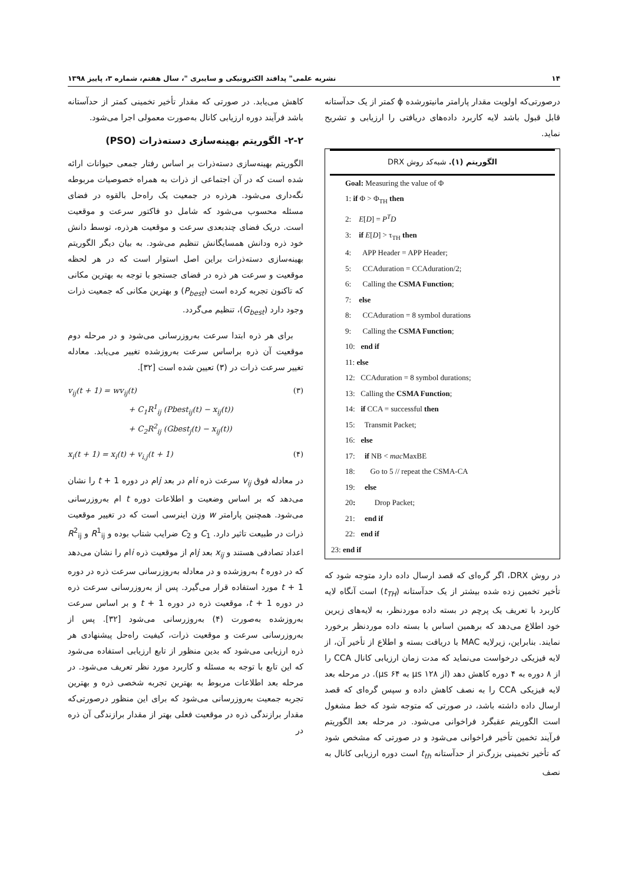۱۴ نشریه علمی" پدافند الکترونیکی و سایبری "، سال هفتم، شماره ۳، پاییز ۱۳۹۸
درصورتی‌که اولویت مقدار پارامتر مانیتورشده ϕ کمتر از یک حدآستانه قابل قبول باشد لایه کاربرد داده‌های دریافتی را ارزیابی و تشریح نماید.
الگوریتم (۱). شبه‌کد روش DRX
Goal: Measuring the value of Φ
1: if Φ > Φ<sub>TH</sub> then
2: E[D] = P<sup>T</sup>D
3: if E[D] > τ<sub>TH</sub> then
4: APP Header = APP Header;
5: CCAduration = CCAduration/2;
6: Calling the CSMA Function;
7: else
8: CCAduration = 8 symbol durations
9: Calling the CSMA Function;
10: end if
11: else
12: CCAduration = 8 symbol durations;
13: Calling the CSMA Function;
14: if CCA = successful then
15: Transmit Packet;
16: else
17: if NB < mac MaxBE
18: Go to 5 // repeat the CSMA-CA
19: else
20: Drop Packet;
21: end if
22: end if
23: end if
در روش DRX، اگر گره‌ای که قصد ارسال داده دارد متوجه شود که تأخیر تخمین زده شده بیشتر از یک حدآستانه (t<sub>TH</sub>) است آنگاه لایه کاربرد با تعریف یک پرچم در بسته داده موردنظر، به لایه‌های زیرین خود اطلاع می‌دهد که برهمین اساس با بسته داده موردنظر برخورد نمایند. بنابراین، زیرلایه MAC با دریافت بسته و اطلاع از تأخیر آن، از لایه فیزیکی درخواست می‌نماید که مدت زمان ارزیابی کانال CCA را از ۸ دوره به ۴ دوره کاهش دهد (از ۱۲۸ µs به ۶۴ µs). در مرحله بعد لایه فیزیکی CCA را به نصف کاهش داده و سپس گره‌ای که قصد ارسال داده داشته باشد، در صورتی که متوجه شود که خط مشغول است الگوریتم عقبگرد فراخوانی می‌شود. در مرحله بعد الگوریتم فرآیند تخمین تأخیر فراخوانی می‌شود و در صورتی که مشخص شود که تأخیر تخمینی بزرگ‌تر از حدآستانه t<sub>th</sub> است دوره ارزیابی کانال به نصف
کاهش می‌یابد. در صورتی که مقدار تأخیر تخمینی کمتر از حدآستانه باشد فرآیند دوره ارزیابی کانال به‌صورت معمولی اجرا می‌شود.
۲-۲- الگوریتم بهینه‌سازی دسته‌ذرات (PSO)
الگوریتم بهینه‌سازی دسته‌ذرات بر اساس رفتار جمعی حیوانات ارائه شده است که در آن اجتماعی از ذرات به همراه خصوصیات مربوطه نگه‌داری می‌شود. هرذره در جمعیت یک راه‌حل بالقوه در فضای مسئله محسوب می‌شود که شامل دو فاکتور سرعت و موقعیت است. دریک فضای چندبعدی سرعت و موقعیت هرذره، توسط دانش خود ذره ودانش همسایگانش تنظیم می‌شود. به بیان دیگر الگوریتم بهینه‌سازی دسته‌ذرات براین اصل استوار است که در هر لحظه موقعیت و سرعت هر ذره در فضای جستجو با توجه به بهترین مکانی که تاکنون تجربه کرده است (P<sub>best</sub>) و بهترین مکانی که جمعیت ذرات وجود دارد (G<sub>best</sub>)، تنظیم می‌گردد.
برای هر ذره ابتدا سرعت به‌روزرسانی می‌شود و در مرحله دوم موقعیت آن ذره براساس سرعت به‌روزشده تغییر می‌یابد. معادله تغییر سرعت ذرات در (۳) تعیین شده است [۳۲].
v<sub>ij</sub>(t + 1) = wv<sub>ij</sub>(t)
+ C<sub>1</sub>R<sup>1</sup><sub>ij</sub> (Pbest<sub>ij</sub>(t) − x<sub>ij</sub>(t))
+ C<sub>2</sub>R<sup>2</sup><sub>ij</sub> (Gbest<sub>j</sub>(t) − x<sub>ij</sub>(t)) (۳)
x<sub>i</sub>(t + 1) = x<sub>i</sub>(t) + v<sub>i,j</sub>(t + 1) (۴)
در معادله فوق v<sub>ij</sub> سرعت ذره iام در بعد jام در دوره t + 1 را نشان می‌دهد که بر اساس وضعیت و اطلاعات دوره t ام به‌روزرسانی می‌شود. همچنین پارامتر w وزن اینرسی است که در تغییر موقعیت ذرات در طبیعت تاثیر دارد. C<sub>1</sub> و C<sub>2</sub> ضرایب شتاب بوده و R<sup>1</sup><sub>ij</sub> و R<sup>2</sup><sub>ij</sub> اعداد تصادفی هستند و x<sub>ij</sub> بعد jام از موقعیت ذره iام را نشان می‌دهد که در دوره t به‌روزشده و در معادله به‌روزرسانی سرعت ذره در دوره t + 1 مورد استفاده قرار می‌گیرد. پس از به‌روزرسانی سرعت ذره در دوره t + 1، موقعیت ذره در دوره t + 1 و بر اساس سرعت به‌روزشده به‌صورت (۴) به‌روزرسانی می‌شود [۳۲]. پس از به‌روزرسانی سرعت و موقعیت ذرات، کیفیت راه‌حل پیشنهادی هر ذره ارزیابی می‌شود که بدین منظور از تابع ارزیابی استفاده می‌شود که این تابع با توجه به مسئله و کاربرد مورد نظر تعریف می‌شود. در مرحله بعد اطلاعات مربوط به بهترین تجربه شخصی ذره و بهترین تجربه جمعیت به‌روزرسانی می‌شود که برای این منظور درصورتی‌که مقدار برازندگی ذره در موقعیت فعلی بهتر از مقدار برازندگی آن ذره در